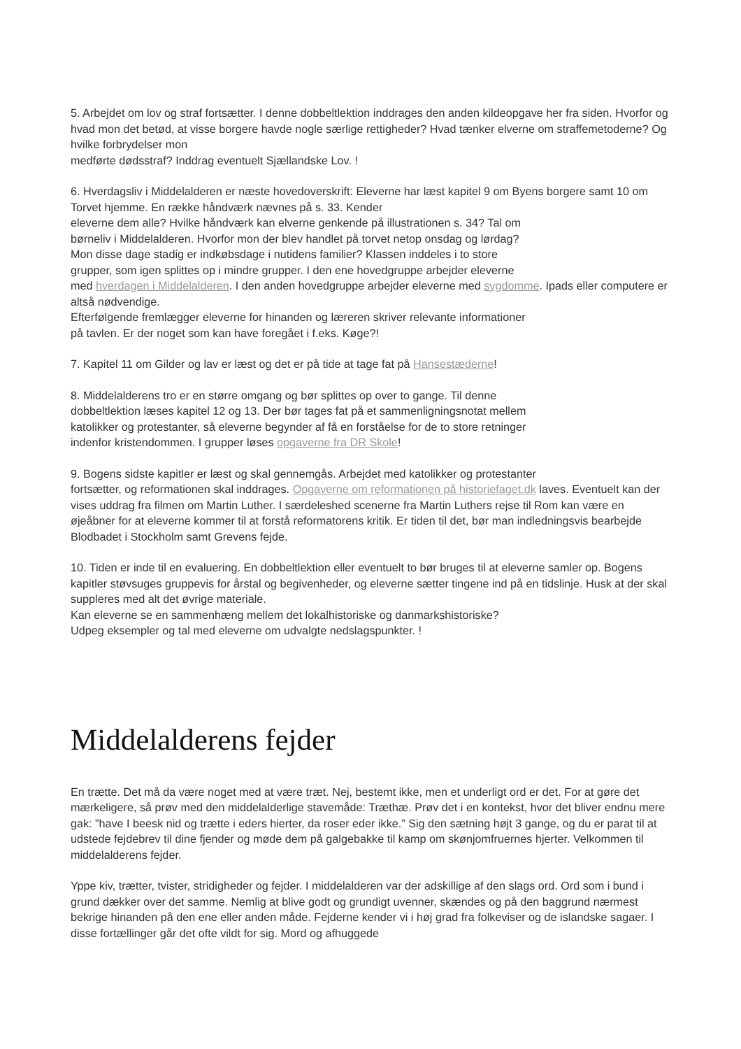5. Arbejdet om lov og straf fortsætter. I denne dobbeltlektion inddrages den anden kildeopgave her fra siden. Hvorfor og hvad mon det betød, at visse borgere havde nogle særlige rettigheder? Hvad tænker elverne om straffemetoderne? Og hvilke forbrydelser mon
medførte dødsstraf? Inddrag eventuelt Sjællandske Lov. !
6. Hverdagsliv i Middelalderen er næste hovedoverskrift: Eleverne har læst kapitel 9 om Byens borgere samt 10 om Torvet hjemme. En række håndværk nævnes på s. 33. Kender
eleverne dem alle? Hvilke håndværk kan elverne genkende på illustrationen s. 34? Tal om
børneliv i Middelalderen. Hvorfor mon der blev handlet på torvet netop onsdag og lørdag?
Mon disse dage stadig er indkøbsdage i nutidens familier? Klassen inddeles i to store
grupper, som igen splittes op i mindre grupper. I den ene hovedgruppe arbejder eleverne
med hverdagen i Middelalderen. I den anden hovedgruppe arbejder eleverne med sygdomme. Ipads eller computere er altså nødvendige.
Efterfølgende fremlægger eleverne for hinanden og læreren skriver relevante informationer
på tavlen. Er der noget som kan have foregået i f.eks. Køge?!
7. Kapitel 11 om Gilder og lav er læst og det er på tide at tage fat på Hansestæderne!
8. Middelalderens tro er en større omgang og bør splittes op over to gange. Til denne
dobbeltlektion læses kapitel 12 og 13. Der bør tages fat på et sammenligningsnotat mellem
katolikker og protestanter, så eleverne begynder af få en forståelse for de to store retninger
indenfor kristendommen. I grupper løses opgaverne fra DR Skole!
9. Bogens sidste kapitler er læst og skal gennemgås. Arbejdet med katolikker og protestanter
fortsætter, og reformationen skal inddrages. Opgaverne om reformationen på historiefaget.dk laves. Eventuelt kan der vises uddrag fra filmen om Martin Luther. I særdeleshed scenerne fra Martin Luthers rejse til Rom kan være en øjeåbner for at eleverne kommer til at forstå reformatorens kritik. Er tiden til det, bør man indledningsvis bearbejde Blodbadet i Stockholm samt Grevens fejde.
10. Tiden er inde til en evaluering. En dobbeltlektion eller eventuelt to bør bruges til at eleverne samler op. Bogens kapitler støvsuges gruppevis for årstal og begivenheder, og eleverne sætter tingene ind på en tidslinje. Husk at der skal suppleres med alt det øvrige materiale.
Kan eleverne se en sammenhæng mellem det lokalhistoriske og danmarkshistoriske?
Udpeg eksempler og tal med eleverne om udvalgte nedslagspunkter. !
Middelalderens fejder
En trætte. Det må da være noget med at være træt. Nej, bestemt ikke, men et underligt ord er det. For at gøre det mærkeligere, så prøv med den middelalderlige stavemåde: Træthæ. Prøv det i en kontekst, hvor det bliver endnu mere gak: ”have I beesk nid og trætte i eders hierter, da roser eder ikke.” Sig den sætning højt 3 gange, og du er parat til at udstede fejdebrev til dine fjender og møde dem på galgebakke til kamp om skønjomfruernes hjerter. Velkommen til middelalderens fejder.
Yppe kiv, trætter, tvister, stridigheder og fejder. I middelalderen var der adskillige af den slags ord. Ord som i bund i grund dækker over det samme. Nemlig at blive godt og grundigt uvenner, skændes og på den baggrund nærmest bekrige hinanden på den ene eller anden måde. Fejderne kender vi i høj grad fra folkeviser og de islandske sagaer. I disse fortællinger går det ofte vildt for sig. Mord og afhuggede